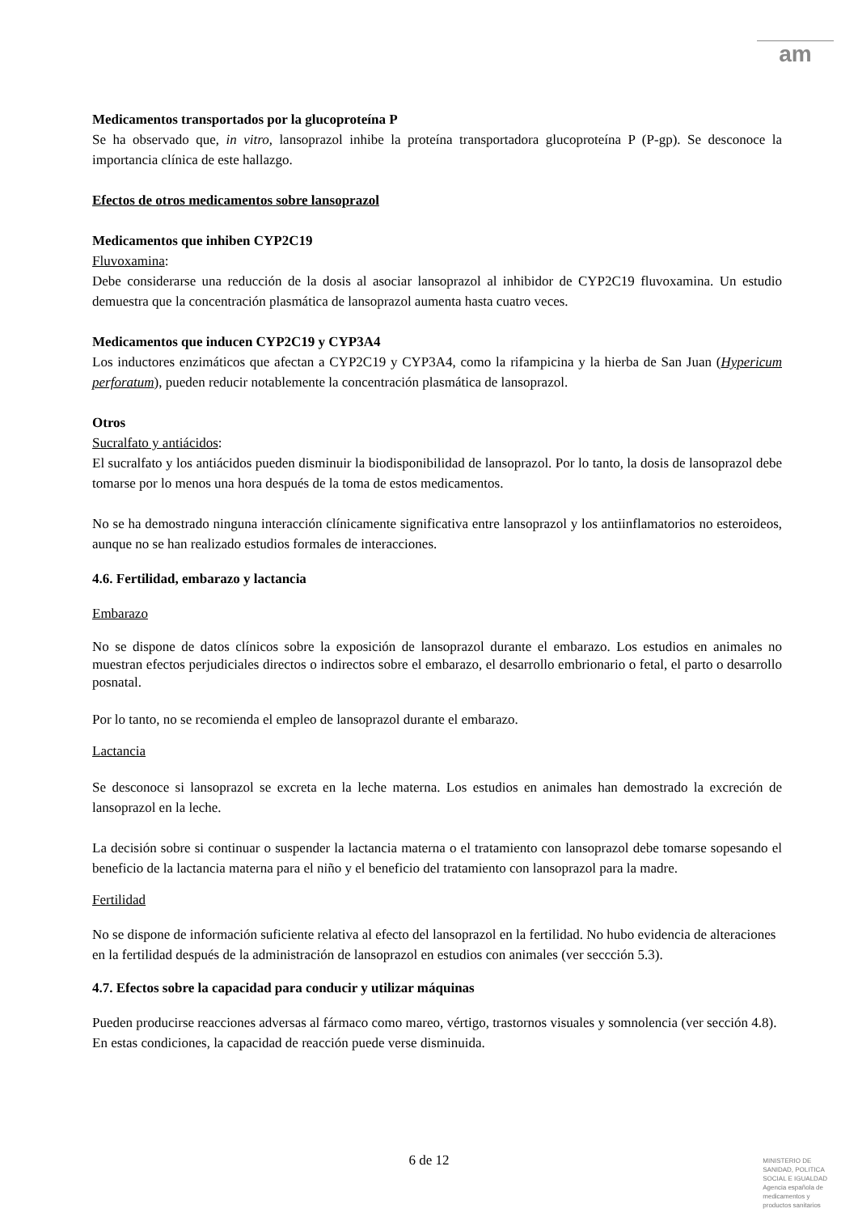am
Medicamentos transportados por la glucoproteína P
Se ha observado que, in vitro, lansoprazol inhibe la proteína transportadora glucoproteína P (P-gp). Se desconoce la importancia clínica de este hallazgo.
Efectos de otros medicamentos sobre lansoprazol
Medicamentos que inhiben CYP2C19
Fluvoxamina:
Debe considerarse una reducción de la dosis al asociar lansoprazol al inhibidor de CYP2C19 fluvoxamina. Un estudio demuestra que la concentración plasmática de lansoprazol aumenta hasta cuatro veces.
Medicamentos que inducen CYP2C19 y CYP3A4
Los inductores enzimáticos que afectan a CYP2C19 y CYP3A4, como la rifampicina y la hierba de San Juan (Hypericum perforatum), pueden reducir notablemente la concentración plasmática de lansoprazol.
Otros
Sucralfato y antiácidos:
El sucralfato y los antiácidos pueden disminuir la biodisponibilidad de lansoprazol. Por lo tanto, la dosis de lansoprazol debe tomarse por lo menos una hora después de la toma de estos medicamentos.
No se ha demostrado ninguna interacción clínicamente significativa entre lansoprazol y los antiinflamatorios no esteroideos, aunque no se han realizado estudios formales de interacciones.
4.6. Fertilidad, embarazo y lactancia
Embarazo
No se dispone de datos clínicos sobre la exposición de lansoprazol durante el embarazo. Los estudios en animales no muestran efectos perjudiciales directos o indirectos sobre el embarazo, el desarrollo embrionario o fetal, el parto o desarrollo posnatal.
Por lo tanto, no se recomienda el empleo de lansoprazol durante el embarazo.
Lactancia
Se desconoce si lansoprazol se excreta en la leche materna. Los estudios en animales han demostrado la excreción de lansoprazol en la leche.
La decisión sobre si continuar o suspender la lactancia materna o el tratamiento con lansoprazol debe tomarse sopesando el beneficio de la lactancia materna para el niño y el beneficio del tratamiento con lansoprazol para la madre.
Fertilidad
No se dispone de información suficiente relativa al efecto del lansoprazol en la fertilidad. No hubo evidencia de alteraciones en la fertilidad después de la administración de lansoprazol en estudios con animales (ver seccción 5.3).
4.7. Efectos sobre la capacidad para conducir y utilizar máquinas
Pueden producirse reacciones adversas al fármaco como mareo, vértigo, trastornos visuales y somnolencia (ver sección 4.8). En estas condiciones, la capacidad de reacción puede verse disminuida.
6 de 12
MINISTERIO DE
SANIDAD, POLITICA
SOCIAL E IGUALDAD
Agencia española de
medicamentos y
productos sanitarios